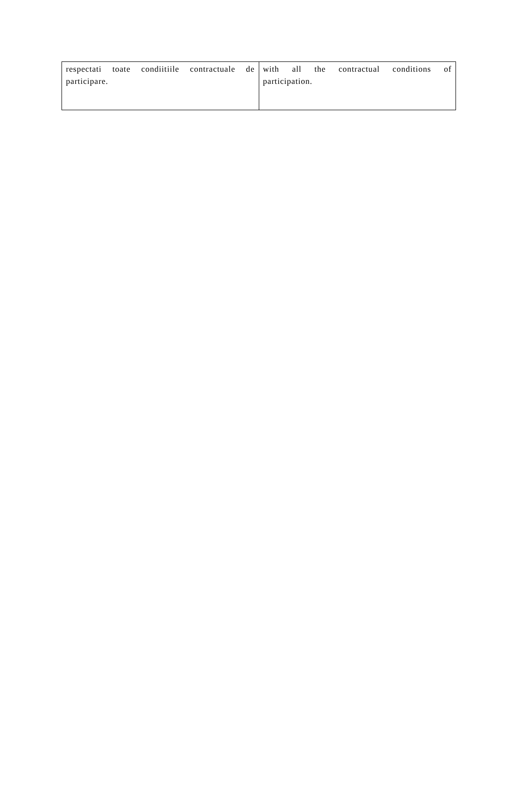| respectati toate condiitiile contractuale de participare. | with all the contractual conditions of participation. |